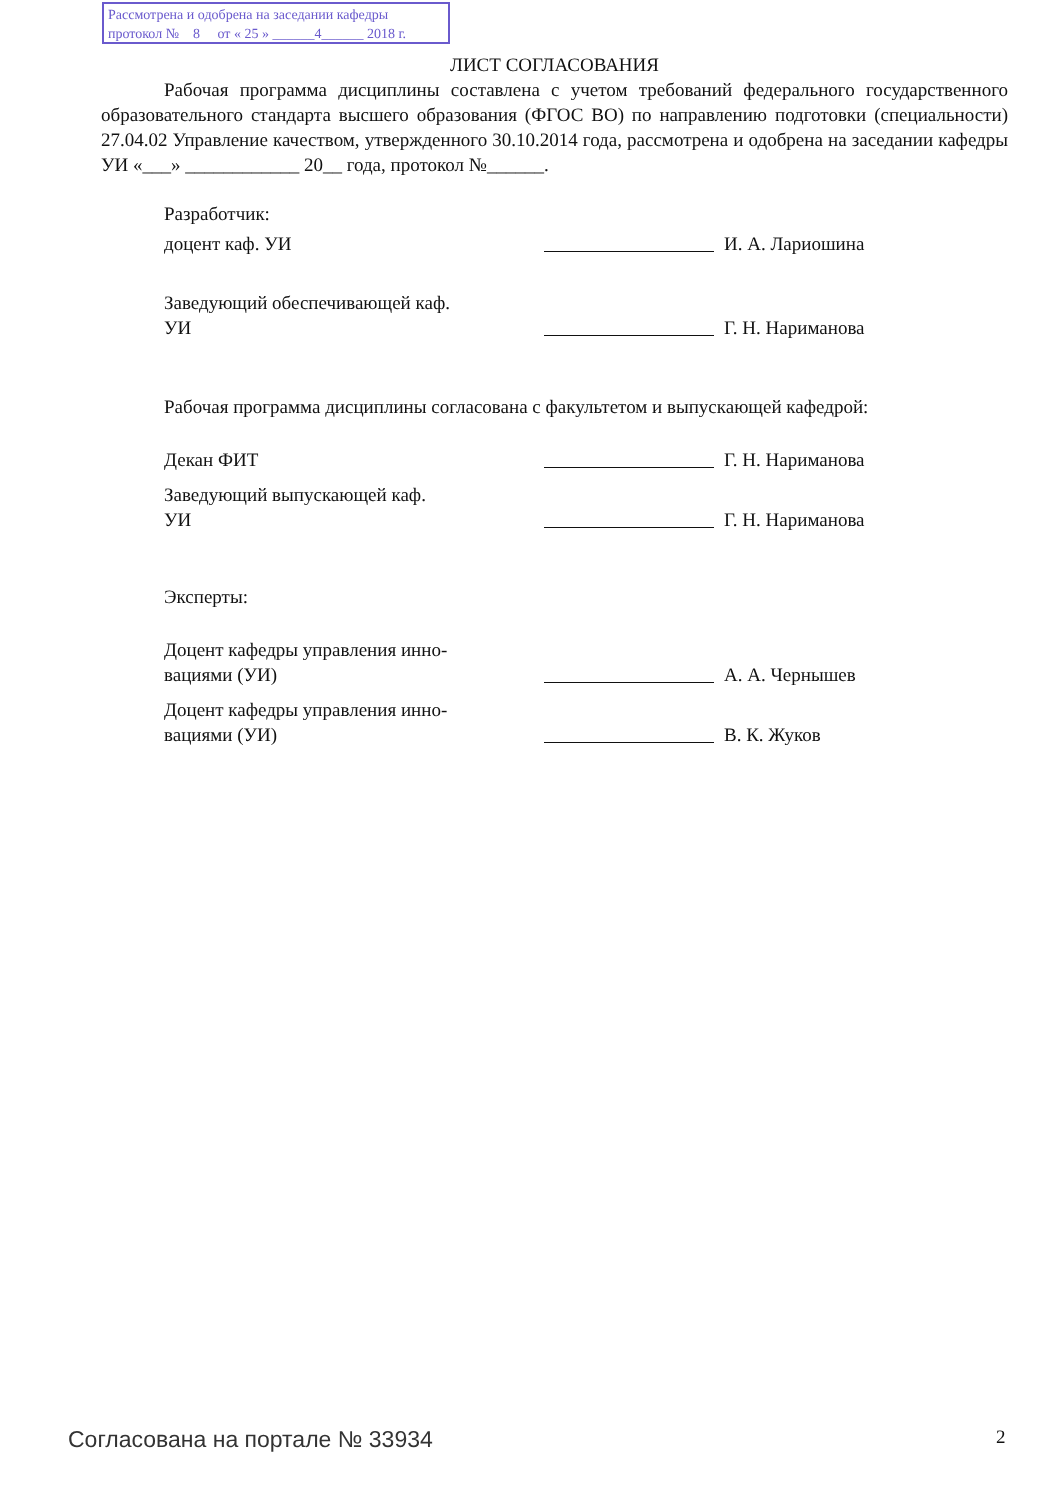Рассмотрена и одобрена на заседании кафедры
протокол № 8 от « 25 » ______4______ 2018 г.
ЛИСТ СОГЛАСОВАНИЯ
Рабочая программа дисциплины составлена с учетом требований федерального государственного образовательного стандарта высшего образования (ФГОС ВО) по направлению подготовки (специальности) 27.04.02 Управление качеством, утвержденного 30.10.2014 года, рассмотрена и одобрена на заседании кафедры УИ «___» ____________ 20__ года, протокол №______.
Разработчик:
доцент каф. УИ
И. А. Лариошина
Заведующий обеспечивающей каф.
УИ
Г. Н. Нариманова
Рабочая программа дисциплины согласована с факультетом и выпускающей кафедрой:
Декан ФИТ
Г. Н. Нариманова
Заведующий выпускающей каф.
УИ
Г. Н. Нариманова
Эксперты:
Доцент кафедры управления инно-
вациями (УИ)
А. А. Чернышев
Доцент кафедры управления инно-
вациями (УИ)
В. К. Жуков
Согласована на портале № 33934 2